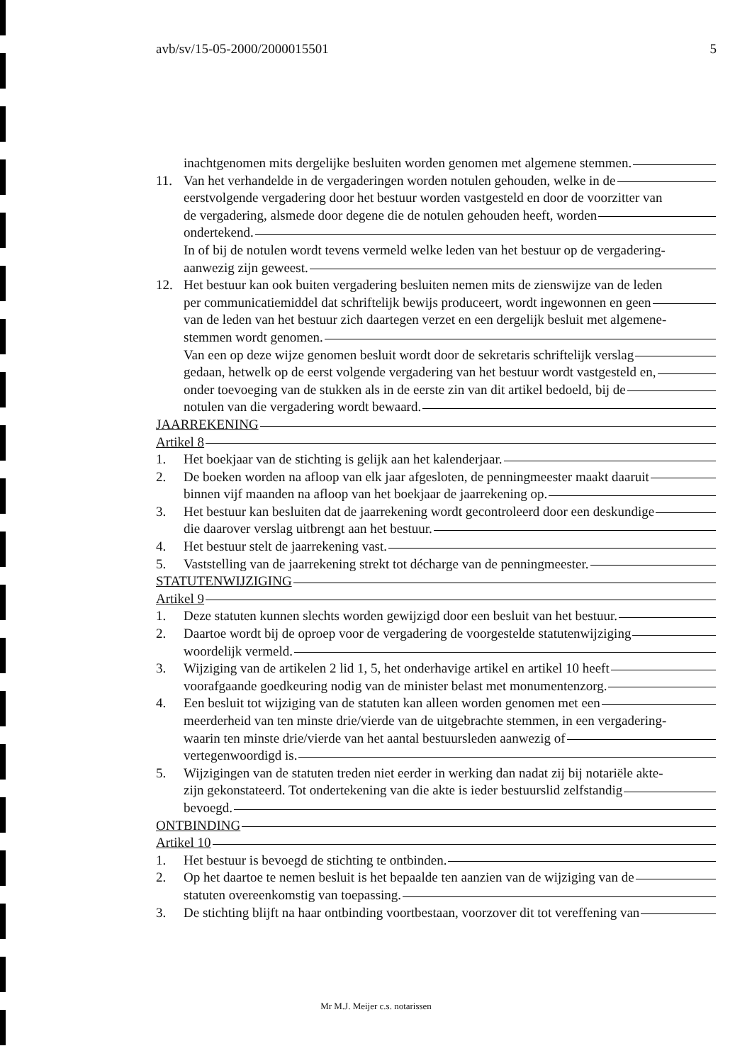avb/sv/15-05-2000/2000015501 5
inachtgenomen mits dergelijke besluiten worden genomen met algemene stemmen.
11. Van het verhandelde in de vergaderingen worden notulen gehouden, welke in de
eerstvolgende vergadering door het bestuur worden vastgesteld en door de voorzitter van
de vergadering, alsmede door degene die de notulen gehouden heeft, worden
ondertekend.
In of bij de notulen wordt tevens vermeld welke leden van het bestuur op de vergadering-
aanwezig zijn geweest.
12. Het bestuur kan ook buiten vergadering besluiten nemen mits de zienswijze van de leden
per communicatiemiddel dat schriftelijk bewijs produceert, wordt ingewonnen en geen
van de leden van het bestuur zich daartegen verzet en een dergelijk besluit met algemene-
stemmen wordt genomen.
Van een op deze wijze genomen besluit wordt door de sekretaris schriftelijk verslag
gedaan, hetwelk op de eerst volgende vergadering van het bestuur wordt vastgesteld en,
onder toevoeging van de stukken als in de eerste zin van dit artikel bedoeld, bij de
notulen van die vergadering wordt bewaard.
JAARREKENING
Artikel 8
1. Het boekjaar van de stichting is gelijk aan het kalenderjaar.
2. De boeken worden na afloop van elk jaar afgesloten, de penningmeester maakt daaruit
binnen vijf maanden na afloop van het boekjaar de jaarrekening op.
3. Het bestuur kan besluiten dat de jaarrekening wordt gecontroleerd door een deskundige
die daarover verslag uitbrengt aan het bestuur.
4. Het bestuur stelt de jaarrekening vast.
5. Vaststelling van de jaarrekening strekt tot décharge van de penningmeester.
STATUTENWIJZIGING
Artikel 9
1. Deze statuten kunnen slechts worden gewijzigd door een besluit van het bestuur.
2. Daartoe wordt bij de oproep voor de vergadering de voorgestelde statutenwijziging
woordelijk vermeld.
3. Wijziging van de artikelen 2 lid 1, 5, het onderhavige artikel en artikel 10 heeft
voorafgaande goedkeuring nodig van de minister belast met monumentenzorg.
4. Een besluit tot wijziging van de statuten kan alleen worden genomen met een
meerderheid van ten minste drie/vierde van de uitgebrachte stemmen, in een vergadering-
waarin ten minste drie/vierde van het aantal bestuursleden aanwezig of
vertegenwoordigd is.
5. Wijzigingen van de statuten treden niet eerder in werking dan nadat zij bij notariële akte-
zijn gekonstateerd. Tot ondertekening van die akte is ieder bestuurslid zelfstandig
bevoegd.
ONTBINDING
Artikel 10
1. Het bestuur is bevoegd de stichting te ontbinden.
2. Op het daartoe te nemen besluit is het bepaalde ten aanzien van de wijziging van de
statuten overeenkomstig van toepassing.
3. De stichting blijft na haar ontbinding voortbestaan, voorzover dit tot vereffening van
Mr M.J. Meijer c.s. notarissen